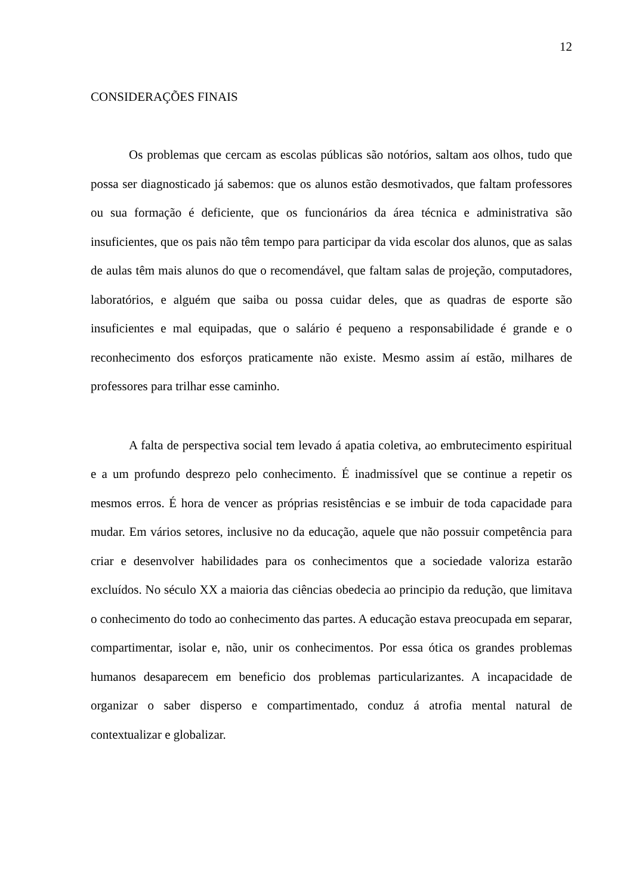12
CONSIDERAÇÕES FINAIS
Os problemas que cercam as escolas públicas são notórios, saltam aos olhos, tudo que possa ser diagnosticado já sabemos: que os alunos estão desmotivados, que faltam professores ou sua formação é deficiente, que os funcionários da área técnica e administrativa são insuficientes, que os pais não têm tempo para participar da vida escolar dos alunos, que as salas de aulas têm mais alunos do que o recomendável, que faltam salas de projeção, computadores, laboratórios, e alguém que saiba ou possa cuidar deles, que as quadras de esporte são insuficientes e mal equipadas, que o salário é pequeno a responsabilidade é grande e o reconhecimento dos esforços praticamente não existe. Mesmo assim aí estão, milhares de professores para trilhar esse caminho.
A falta de perspectiva social tem levado á apatia coletiva, ao embrutecimento espiritual e a um profundo desprezo pelo conhecimento. É inadmissível que se continue a repetir os mesmos erros. É hora de vencer as próprias resistências e se imbuir de toda capacidade para mudar. Em vários setores, inclusive no da educação, aquele que não possuir competência para criar e desenvolver habilidades para os conhecimentos que a sociedade valoriza estarão excluídos. No século XX a maioria das ciências obedecia ao principio da redução, que limitava o conhecimento do todo ao conhecimento das partes. A educação estava preocupada em separar, compartimentar, isolar e, não, unir os conhecimentos. Por essa ótica os grandes problemas humanos desaparecem em beneficio dos problemas particularizantes. A incapacidade de organizar o saber disperso e compartimentado, conduz á atrofia mental natural de contextualizar e globalizar.